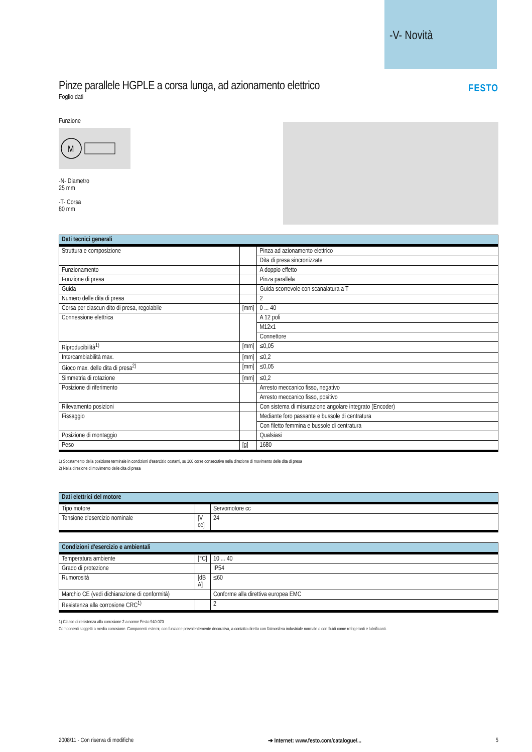-V- Novità
FESTO
Pinze parallele HGPLE a corsa lunga, ad azionamento elettrico
Foglio dati
Funzione
M
-N- Diametro
25 mm
-T- Corsa
80 mm
| Dati tecnici generali | | |
| --- | --- | --- |
| Struttura e composizione | | Pinza ad azionamento elettrico |
| | | Dita di presa sincronizzate |
| Funzionamento | | A doppio effetto |
| Funzione di presa | | Pinza parallela |
| Guida | | Guida scorrevole con scanalatura a T |
| Numero delle dita di presa | | 2 |
| Corsa per ciascun dito di presa, regolabile | [mm] | 0 ... 40 |
| Connessione elettrica | | A 12 poli |
| | | M12x1 |
| | | Connettore |
| Riproducibilità<sup>1)</sup> | [mm] | ≤0,05 |
| Intercambiabilità max. | [mm] | ≤0,2 |
| Gioco max. delle dita di presa<sup>2)</sup> | [mm] | ≤0,05 |
| Simmetria di rotazione | [mm] | ≤0,2 |
| Posizione di riferimento | | Arresto meccanico fisso, negativo |
| | | Arresto meccanico fisso, positivo |
| Rilevamento posizioni | | Con sistema di misurazione angolare integrato (Encoder) |
| Fissaggio | | Mediante foro passante e bussole di centratura |
| | | Con filetto femmina e bussole di centratura |
| Posizione di montaggio | | Qualsiasi |
| Peso | [g] | 1680 |
1) Scostamento della posizione terminale in condizioni d'esercizio costanti, su 100 corse consecutive nella direzione di movimento delle dita di presa
2) Nella direzione di movimento delle dita di presa
| Dati elettrici del motore | | |
| --- | --- | --- |
| Tipo motore | | Servomotore cc |
| Tensione d'esercizio nominale | [V cc] | 24 |
| Condizioni d'esercizio e ambientali | | |
| --- | --- | --- |
| Temperatura ambiente | [°C] | 10 ... 40 |
| Grado di protezione | | IP54 |
| Rumorosità | [dB A] | ≤60 |
| Marchio CE (vedi dichiarazione di conformità) | | Conforme alla direttiva europea EMC |
| Resistenza alla corrosione CRC<sup>1)</sup> | | 2 |
1) Classe di resistenza alla corrosione 2 a norme Festo 940 070
Componenti soggetti a media corrosione. Componenti esterni, con funzione prevalentemente decorativa, a contatto diretto con l'atmosfera industriale normale o con fluidi come refrigeranti e lubrificanti.
2008/11 - Con riserva di modifiche ➔ Internet: www.festo.com/catalogue/... 5